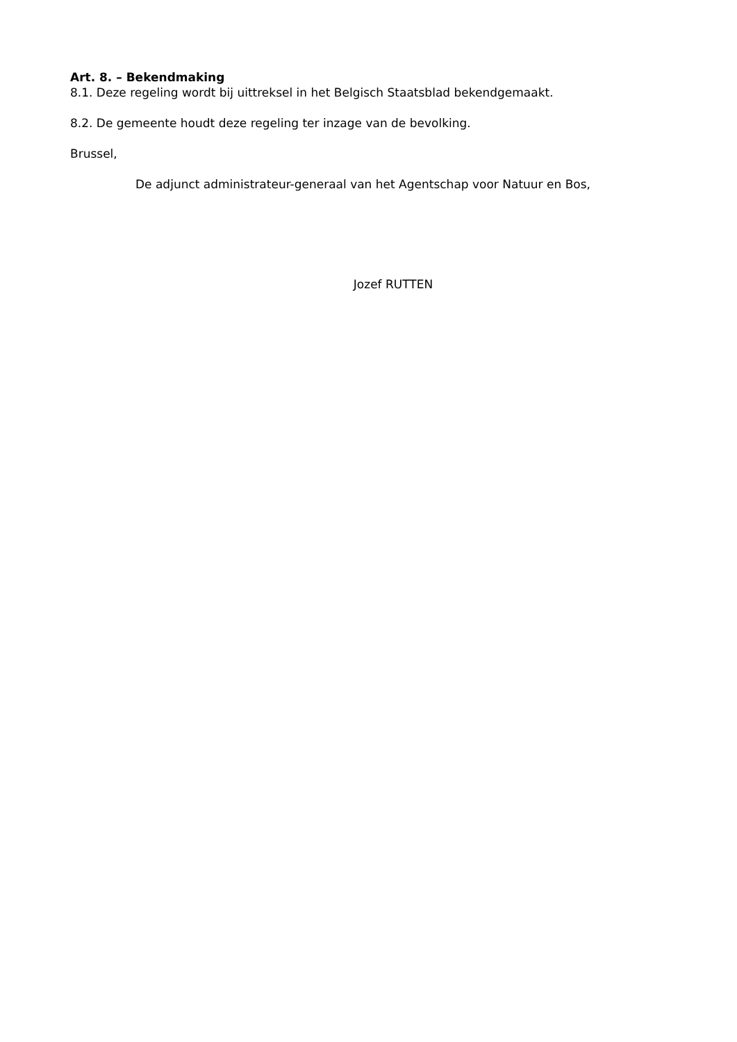Art. 8. – Bekendmaking
8.1. Deze regeling wordt bij uittreksel in het Belgisch Staatsblad bekendgemaakt.
8.2. De gemeente houdt deze regeling ter inzage van de bevolking.
Brussel,
De adjunct administrateur-generaal van het Agentschap voor Natuur en Bos,
Jozef RUTTEN